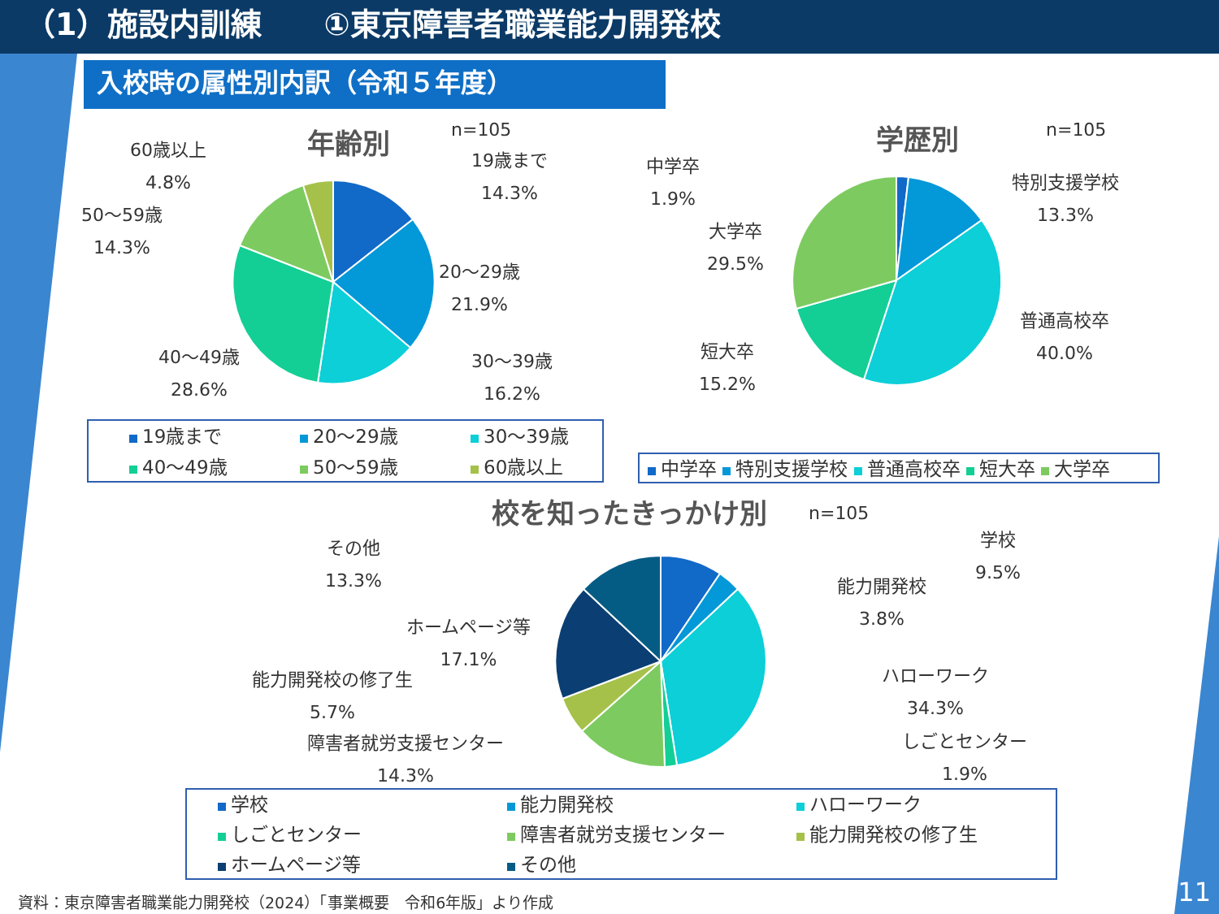（1）施設内訓練　　①東京障害者職業能力開発校
入校時の属性別内訳（令和５年度）
年齢別 n=105
60歳以上
4.8%
19歳まで
14.3%
50～59歳
14.3%
20～29歳
21.9%
40～49歳
28.6%
30～39歳
16.2%
19歳まで 20～29歳 30～39歳
40～49歳 50～59歳 60歳以上
学歴別 n=105
中学卒
1.9%
特別支援学校
13.3%
大学卒
29.5%
普通高校卒
40.0%
短大卒
15.2%
中学卒 特別支援学校 普通高校卒 短大卒 大学卒
校を知ったきっかけ別 n=105
その他
13.3%
学校
9.5%
能力開発校
3.8%
ホームページ等
17.1%
能力開発校の修了生
5.7%
ハローワーク
34.3%
障害者就労支援センター
14.3%
しごとセンター
1.9%
学校 能力開発校 ハローワーク
しごとセンター 障害者就労支援センター 能力開発校の修了生
ホームページ等 その他
資料：東京障害者職業能力開発校（2024）「事業概要　令和6年版」より作成
11